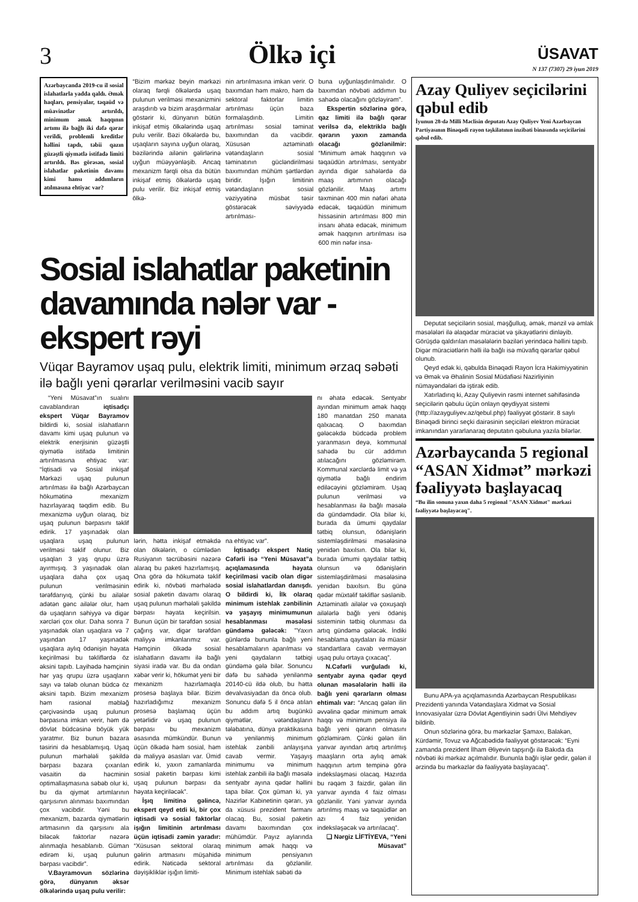3
Ölkə içi
ÜSAVAT
N 137 (7307) 29 iyun 2019
Azərbaycanda 2019-cu il sosial islahatlarla yadda qaldı. Əmək haqları, pensiyalar, təqaüd və müavinətlər artırıldı, minimum əmək haqqının artımı ilə bağlı iki dəfə qərar verildi, problemli kreditlər həllini tapdı, təbii qazın güzəştli qiymətlə istifadə limiti artırıldı. Bəs görəsən, sosial islahatlar paketinin davamı kimi hansı addımların atılmasına ehtiyac var?
“Bizim mərkəz beyin mərkəzi olaraq fərqli ölkələrdə uşaq pulunun verilməsi mexanizmini araşdırıb və bizim araşdırmalar göstərir ki, dünyanın bütün inkişaf etmiş ölkələrində uşaq pulu verilir. Bəzi ölkələrdə bu, uşaqların sayına uyğun olaraq, bəzilərində ailənin gəlirlərinə uyğun müəyyənləşib. Ancaq mexanizm fərqli olsa da bütün inkişaf etmiş ölkələrdə uşaq pulu verilir. Biz inkişaf etmiş ölkə-
nin artırılmasına imkan verir. O baxımdan həm makro, həm də sektoral faktorlar limitin artırılması üçün baza formalaşdırıb. Limitin artırılması sosial təminat baxımından da vacibdir. Xüsusən aztəminatlı vətəndaşların sosial təminatının gücləndirilməsi baxımından mühüm şərtlərdən biridir. İşığın limitinin vətəndaşların sosial vəziyyətinə müsbət təsir göstərəcək səviyyədə artırılması-
buna uyğunlaşdırılmalıdır. O baxımdan növbəti addımın bu sahədə olacağını gözləyirəm".
Ekspertin sözlərinə görə, qaz limiti ilə bağlı qərar verilsə də, elektriklə bağlı qərarın yaxın zamanda olacağı gözlənilmir: “Minimum əmək haqqının və təqaüdün artırılması, sentyabr ayında digər sahələrdə də maaş artımının olacağı gözlənilir. Maaş artımı təxminən 400 min nəfəri əhatə edəcək, təqaüdün minimum hissəsinin artırılması 800 min insanı əhatə edəcək, minimum əmək haqqının artırılması isə 600 min nəfər insa-
Sosial islahatlar paketinin davamında nələr var - ekspert rəyi
Vüqar Bayramov uşaq pulu, elektrik limiti, minimum ərzaq səbəti ilə bağlı yeni qərarlar verilməsini vacib sayır
“Yeni Müsavat”ın sualını cavablandıran iqtisadçı ekspert Vüqar Bayramov bildirdi ki, sosial islahatların davamı kimi uşaq pulunun və elektrik enerjisinin güzəştli qiymətlə istifadə limitinin artırılmasına ehtiyac var: “İqtisadi və Sosial inkişaf Mərkəzi uşaq pulunun artırılması ilə bağlı Azərbaycan hökumətinə mexanizm hazırlayaraq təqdim edib. Bu mexanizmə uyğun olaraq, biz uşaq pulunun bərpasını təklif edirik. 17 yaşınadək olan uşaqlara uşaq pulunun verilməsi təklif olunur. Biz uşaqları 3 yaş qrupu üzrə ayırmışıq. 3 yaşınadək olan uşaqlara daha çox uşaq pulunun verilməsinin tərəfdarıyıq, çünki bu ailələr adətən gənc ailələr olur, həm də uşaqların səhiyyə və digər xərcləri çox olur. Daha sonra 7 yaşınadək olan uşaqlara və 7 yaşından 17 yaşınadək uşaqlara aylıq ödənişin həyata keçirilməsi bu təkliflərdə öz əksini tapıb. Layihədə həmçinin hər yaş qrupu üzrə uşaqların sayı və tələb olunan büdcə öz əksini tapıb. Bizim mexanizm həm rasional məbləğ çərçivəsində uşaq pulunun bərpasına imkan verir, həm də dövlət büdcəsinə böyük yük yaratmır. Biz bunun bazara təsirini də hesablamışıq. Uşaq pulunun mərhələli şəkildə bərpası bazara çıxarılan vəsaitin də həcminin optimallaşmasına səbəb olur ki, bu da qiymət artımlarının qarşısının alınması baxımından çox vacibdir. Yəni bu mexanizm, bazarda qiymətlərin artmasının da qarşısını ala biləcək faktorlar nəzərə alınmaqla hesablanıb. Güman edirəm ki, uşaq pulunun bərpası vacibdir”.
V.Bayramovun sözlərinə görə, dünyanın əksər ölkələrində uşaq pulu verilir:
lərin, hətta inkişaf etməkdə olan ölkələrin, o cümlədən Rusiyanın təcrübəsini nəzərə alaraq bu paketi hazırlamışıq. Ona görə də hökumətə təklif edirik ki, növbəti mərhələdə sosial paketin davamı olaraq uşaq pulunun mərhələli şəkildə bərpası həyata keçirilsin. Bunun üçün bir tərəfdən sosial çağırış var, digər tərəfdən maliyyə imkanlarımız var. Həmçinin ölkədə sosial islahatların davamı ilə bağlı siyasi iradə var. Bu da ondan xəbər verir ki, hökumət yeni bir mexanizm hazırlamaqla prosesə başlaya bilər. Bizim hazırladığımız mexanizm prosesə başlamaq üçün yetərlidir və uşaq pulunun bərpası bu mexanizm əsasında mümkündür. Bunun üçün ölkədə həm sosial, həm də maliyyə əsasları var. Ümid edirik ki, yaxın zamanlarda sosial paketin bərpası kimi uşaq pulunun bərpası da həyata keçiriləcək”.
İşıq limitinə gəlincə, ekspert qeyd etdi ki, bir çox iqtisadi və sosial faktorlar işığın limitinin artırılması üçün iqtisadi zəmin yaradır: “Xüsusən sektoral olaraq gəlirin artmasını müşahidə edirik. Nəticədə sektoral dəyişikliklər işığın limiti-
na ehtiyac var”.
İqtisadçı ekspert Natiq Cəfərli isə “Yeni Müsavat”a açıqlamasında həyata keçirilməsi vacib olan digər sosial islahatlardan danışdı. O bildirdi ki, İlk olaraq minimum istehlak zənbilinin və yaşayış minimumunun hesablanması məsələsi gündəmə gələcək: "Yaxın günlərdə bununla bağlı yeni hesablamaların aparılması və yeni qaydaların tətbiqi gündəmə gələ bilər. Sonuncu dəfə bu sahədə yenilənmə 20140-cü ildə olub, bu hətta devalvasiyadan da öncə olub. Sonuncu dəfə 5 il öncə atılan bu addım artıq bugünkü qiymətlər, vətəndaşların tələbatına, dünya praktikasına və yenilənmiş minimum istehlak zənbili anlayışına cavab vermir. Yaşayış minimumu və minimum istehlak zənbili ilə bağlı məsələ sentyabr ayına qədər həllini tapa bilər. Çox güman ki, ya Nazirlər Kabinetinin qərarı, ya da xüsusi prezident fərmanı olacaq. Bu, sosial paketin davamı baxımından çox mühümdür. Payız aylarında minimum əmək haqqı və minimum pensiyanın artırılması da gözlənilir. Minimum istehlak səbəti də
nı əhatə edəcək. Sentyabr ayından minimum əmək haqqı 180 manatdan 250 manata qalxacaq. O baxımdan gələcəkdə büdcədə problem yaranmasın deyə, kommunal sahədə bu cür addımın atılacağını gözləmirəm. Kommunal xərclərdə limit və ya qiymətlə bağlı endirim ediləcəyini gözləmirəm. Uşaq pulunun verilməsi və hesablanması ilə bağlı məsələ də gündəmdədir. Ola bilər ki, burada da ümumi qaydalar tətbiq olunsun, ödənişlərin sistemləşdirilməsi məsələsinə yenidən baxılsın. Ola bilər ki, burada ümumi qaydalar tətbiq olunsun və ödənişlərin sistemləşdirilməsi məsələsinə yenidən baxılsın. Bu günə qədər müxtəlif təkliflər səslənib. Aztəminatlı ailələr və çoxuşaqlı ailələrlə bağlı yeni ödəniş sisteminin tətbiq olunması da artıq gündəmə gələcək. İndiki hesablama qaydaları ilə müasir standartlara cavab verməyən uşaq pulu ortaya çıxacaq”.
N.Cəfərli vurğuladı ki, sentyabr ayına qədər qeyd olunan məsələlərin həlli ilə bağlı yeni qərarların olması ehtimalı var: “Ancaq gələn ilin əvvəlinə qədər minimum əmək haqqı və minimum pensiya ilə bağlı yeni qərarın olmasını gözləmirəm. Çünki gələn ilin yanvar ayından artıq artırılmış maaşların orta aylıq əmək haqqının artım tempinə görə indeksləşməsi olacaq. Hazırda bu rəqəm 3 faizdir, gələn ilin yanvar ayında 4 faiz olması gözlənilir. Yəni yanvar ayında artırılmış maaş və təqaüdlər ən azı 4 faiz yenidən indeksləşəcək və artırılacaq”.
❑ Nərgiz LİFTİYEVA, “Yeni Müsavat”
Azay Quliyev seçicilərini qəbul edib
İyunun 28-də Milli Məclisin deputatı Azay Quliyev Yeni Azərbaycan Partiyasının Binəqədi rayon təşkilatının inzibati binasında seçicilərini qəbul edib.
Deputat seçicilərin sosial, məşğulluq, əmək, mənzil və əmlak məsələləri ilə əlaqədar müraciət və şikayətlərini dinləyib. Görüşdə qaldırılan məsələlərin bəziləri yerindəcə həllini tapıb. Digər müraciətlərin həlli ilə bağlı isə müvafiq qərarlar qəbul olunub.
Qeyd edək ki, qəbulda Binəqədi Rayon İcra Hakimiyyətinin və Əmək və Əhalinin Sosial Müdafiəsi Nazirliyinin nümayəndələri də iştirak edib.
Xatırladırıq ki, Azay Quliyevin rəsmi internet səhifəsində seçicilərin qəbulu üçün onlayn qeydiyyat sistemi (http://azayguliyev.az/qebul.php) fəaliyyət göstərir. 8 saylı Binəqədi birinci seçki dairəsinin seçiciləri elektron müraciət imkanından yararlanaraq deputatın qəbuluna yazıla bilərlər.
Azərbaycanda 5 regional “ASAN Xidmət” mərkəzi fəaliyyətə başlayacaq
“Bu ilin sonuna yaxın daha 5 regional "ASAN Xidmət" mərkəzi fəaliyyətə başlayacaq".
Bunu APA-ya açıqlamasında Azərbaycan Respublikası Prezidenti yanında Vətəndaşlara Xidmət və Sosial İnnovasiyalar üzrə Dövlət Agentliyinin sədri Ülvi Mehdiyev bildirib.
Onun sözlərinə görə, bu mərkəzlər Şamaxı, Balakən, Kürdəmir, Tovuz və Ağcabədidə fəaliyyət göstərəcək: “Eyni zamanda prezident İlham Əliyevin tapşırığı ilə Bakıda da növbəti iki mərkəz açılmalıdır. Bununla bağlı işlər gedir, gələn il ərzində bu mərkəzlər də fəaliyyətə başlayacaq”.